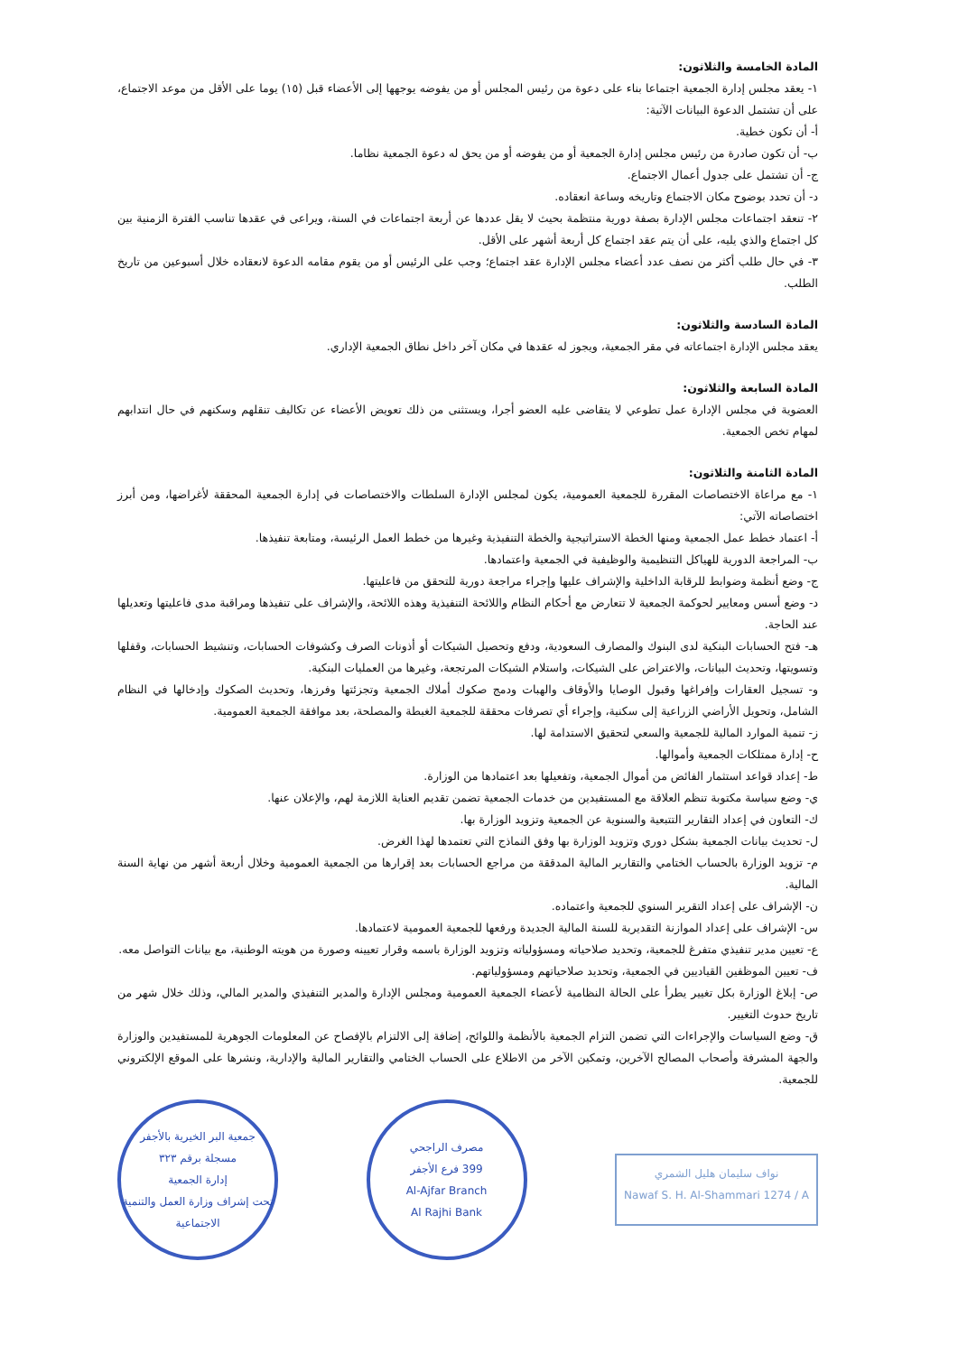المادة الخامسة والثلاثون:
١- يعقد مجلس إدارة الجمعية اجتماعا بناء على دعوة من رئيس المجلس أو من يفوضه يوجهها إلى الأعضاء قبل (١٥) يوما على الأقل من موعد الاجتماع، على أن تشتمل الدعوة البيانات الآتية:
أ- أن تكون خطية.
ب- أن تكون صادرة من رئيس مجلس إدارة الجمعية أو من يفوضه أو من يحق له دعوة الجمعية نظاما.
ج- أن تشتمل على جدول أعمال الاجتماع.
د- أن تحدد بوضوح مكان الاجتماع وتاريخه وساعة انعقاده.
٢- تنعقد اجتماعات مجلس الإدارة بصفة دورية منتظمة بحيث لا يقل عددها عن أربعة اجتماعات في السنة، ويراعى في عقدها تناسب الفترة الزمنية بين كل اجتماع والذي يليه، على أن يتم عقد اجتماع كل أربعة أشهر على الأقل.
٣- في حال طلب أكثر من نصف عدد أعضاء مجلس الإدارة عقد اجتماع؛ وجب على الرئيس أو من يقوم مقامه الدعوة لانعقاده خلال أسبوعين من تاريخ الطلب.
المادة السادسة والثلاثون:
يعقد مجلس الإدارة اجتماعاته في مقر الجمعية، ويجوز له عقدها في مكان آخر داخل نطاق الجمعية الإداري.
المادة السابعة والثلاثون:
العضوية في مجلس الإدارة عمل تطوعي لا يتقاضى عليه العضو أجرا، ويستثنى من ذلك تعويض الأعضاء عن تكاليف تنقلهم وسكنهم في حال انتدابهم لمهام تخص الجمعية.
المادة الثامنة والثلاثون:
١- مع مراعاة الاختصاصات المقررة للجمعية العمومية، يكون لمجلس الإدارة السلطات والاختصاصات في إدارة الجمعية المحققة لأغراضها، ومن أبرز اختصاصاته الآتي:
أ- اعتماد خطط عمل الجمعية ومنها الخطة الاستراتيجية والخطة التنفيذية وغيرها من خطط العمل الرئيسة، ومتابعة تنفيذها.
ب- المراجعة الدورية للهياكل التنظيمية والوظيفية في الجمعية واعتمادها.
ج- وضع أنظمة وضوابط للرقابة الداخلية والإشراف عليها وإجراء مراجعة دورية للتحقق من فاعليتها.
د- وضع أسس ومعايير لحوكمة الجمعية لا تتعارض مع أحكام النظام واللائحة التنفيذية وهذه اللائحة، والإشراف على تنفيذها ومراقبة مدى فاعليتها وتعديلها عند الحاجة.
هـ- فتح الحسابات البنكية لدى البنوك والمصارف السعودية، ودفع وتحصيل الشيكات أو أذونات الصرف وكشوفات الحسابات، وتنشيط الحسابات، وقفلها وتسويتها، وتحديث البيانات، والاعتراض على الشيكات، واستلام الشيكات المرتجعة، وغيرها من العمليات البنكية.
و- تسجيل العقارات وإفراغها وقبول الوصايا والأوقاف والهبات ودمج صكوك أملاك الجمعية وتجزئتها وفرزها، وتحديث الصكوك وإدخالها في النظام الشامل، وتحويل الأراضي الزراعية إلى سكنية، وإجراء أي تصرفات محققة للجمعية الغبطة والمصلحة، بعد موافقة الجمعية العمومية.
ز- تنمية الموارد المالية للجمعية والسعي لتحقيق الاستدامة لها.
ح- إدارة ممتلكات الجمعية وأموالها.
ط- إعداد قواعد استثمار الفائض من أموال الجمعية، وتفعيلها بعد اعتمادها من الوزارة.
ي- وضع سياسة مكتوبة تنظم العلاقة مع المستفيدين من خدمات الجمعية تضمن تقديم العناية اللازمة لهم، والإعلان عنها.
ك- التعاون في إعداد التقارير التتبعية والسنوية عن الجمعية وتزويد الوزارة بها.
ل- تحديث بيانات الجمعية بشكل دوري وتزويد الوزارة بها وفق النماذج التي تعتمدها لهذا الغرض.
م- تزويد الوزارة بالحساب الختامي والتقارير المالية المدققة من مراجع الحسابات بعد إقرارها من الجمعية العمومية وخلال أربعة أشهر من نهاية السنة المالية.
ن- الإشراف على إعداد التقرير السنوي للجمعية واعتماده.
س- الإشراف على إعداد الموازنة التقديرية للسنة المالية الجديدة ورفعها للجمعية العمومية لاعتمادها.
ع- تعيين مدير تنفيذي متفرغ للجمعية، وتحديد صلاحياته ومسؤولياته وتزويد الوزارة باسمه وقرار تعيينه وصورة من هويته الوطنية، مع بيانات التواصل معه.
ف- تعيين الموظفين القياديين في الجمعية، وتحديد صلاحياتهم ومسؤولياتهم.
ص- إبلاغ الوزارة بكل تغيير يطرأ على الحالة النظامية لأعضاء الجمعية العمومية ومجلس الإدارة والمدير التنفيذي والمدير المالي، وذلك خلال شهر من تاريخ حدوث التغيير.
ق- وضع السياسات والإجراءات التي تضمن التزام الجمعية بالأنظمة واللوائح، إضافة إلى الالتزام بالإفصاح عن المعلومات الجوهرية للمستفيدين والوزارة والجهة المشرفة وأصحاب المصالح الآخرين، وتمكين الآخر من الاطلاع على الحساب الختامي والتقارير المالية والإدارية، ونشرها على الموقع الإلكتروني للجمعية.
نواف سليمان هليل الشمري
Nawaf S. H. Al-Shammari 1274 / A
مصرف الراجحي
399 فرع الأجفر
Al-Ajfar Branch
Al Rajhi Bank
جمعية البر الخيرية بالأجفر
مسجلة برقم ٣٢٣
إدارة الجمعية
تحت إشراف وزارة العمل والتنمية الاجتماعية